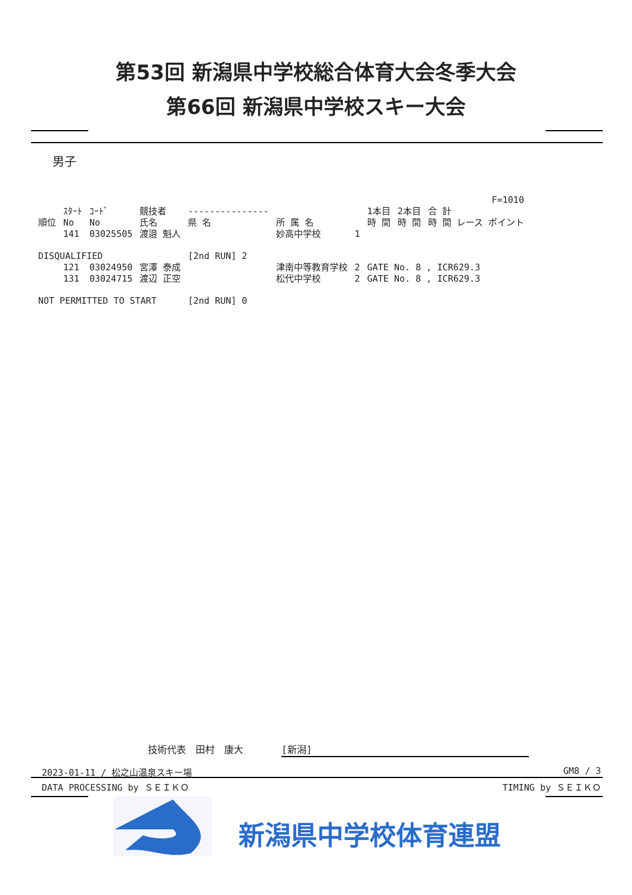第53回 新潟県中学校総合体育大会冬季大会
第66回 新潟県中学校スキー大会
男子
| | | | | | | | | | F=1010 |
| --- | --- | --- | --- | --- | --- | --- | --- | --- | --- |
| 順位 | ｽﾀｰﾄ No | ｺｰﾄﾞ No | 競技者 氏名 | --------------- 県 名 | 所 属 名 | | 1本目 時 間 | 2本目 時 間 | 合 計 時 間 レース ポイント |
| | 141 | 03025505 | 渡邉 魁人 | | 妙高中学校 | 1 | | | |
| DISQUALIFIED | | | | [2nd RUN] 2 | | | | | |
| | 121 | 03024950 | 宮澤 泰成 | | 津南中等教育学校 | 2 | GATE No. 8 , ICR629.3 | | |
| | 131 | 03024715 | 渡辺 正空 | | 松代中学校 | 2 | GATE No. 8 , ICR629.3 | | |
| NOT PERMITTED TO START | | | | [2nd RUN] 0 | | | | | |
技術代表　田村　康大　　　　[新潟]
2023-01-11 / 松之山温泉スキー場 GM8 / 3
DATA PROCESSING by ＳＥＩＫＯ TIMING by ＳＥＩＫＯ
新潟県中学校体育連盟